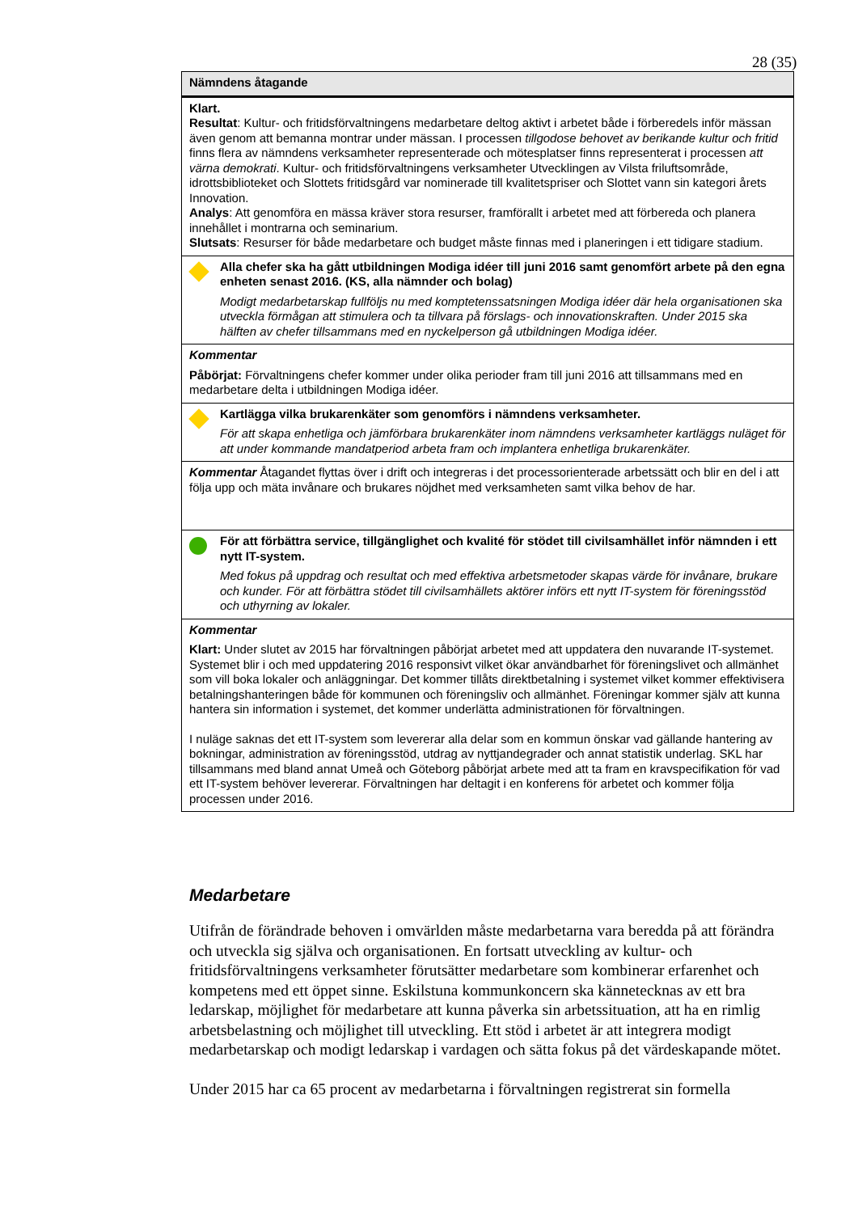28 (35)
| Nämndens åtagande |
| --- |
| Klart. Resultat : Kultur- och fritidsförvaltningens medarbetare deltog aktivt i arbetet både i förberedels inför mässan även genom att bemanna montrar under mässan. I processen tillgodose behovet av berikande kultur och fritid finns flera av nämndens verksamheter representerade och mötesplatser finns representerat i processen att värna demokrati . Kultur- och fritidsförvaltningens verksamheter Utvecklingen av Vilsta friluftsområde, idrottsbiblioteket och Slottets fritidsgård var nominerade till kvalitetspriser och Slottet vann sin kategori årets Innovation. Analys : Att genomföra en mässa kräver stora resurser, framförallt i arbetet med att förbereda och planera innehållet i montrarna och seminarium. Slutsats : Resurser för både medarbetare och budget måste finnas med i planeringen i ett tidigare stadium. |
| Alla chefer ska ha gått utbildningen Modiga idéer till juni 2016 samt genomfört arbete på den egna enheten senast 2016. (KS, alla nämnder och bolag) Modigt medarbetarskap fullföljs nu med komptetenssatsningen Modiga idéer där hela organisationen ska utveckla förmågan att stimulera och ta tillvara på förslags- och innovationskraften. Under 2015 ska hälften av chefer tillsammans med en nyckelperson gå utbildningen Modiga idéer. |
| Kommentar Påbörjat: Förvaltningens chefer kommer under olika perioder fram till juni 2016 att tillsammans med en medarbetare delta i utbildningen Modiga idéer. |
| Kartlägga vilka brukarenkäter som genomförs i nämndens verksamheter. För att skapa enhetliga och jämförbara brukarenkäter inom nämndens verksamheter kartläggs nuläget för att under kommande mandatperiod arbeta fram och implantera enhetliga brukarenkäter. |
| Kommentar Åtagandet flyttas över i drift och integreras i det processorienterade arbetssätt och blir en del i att följa upp och mäta invånare och brukares nöjdhet med verksamheten samt vilka behov de har. |
| För att förbättra service, tillgänglighet och kvalité för stödet till civilsamhället inför nämnden i ett nytt IT-system. Med fokus på uppdrag och resultat och med effektiva arbetsmetoder skapas värde för invånare, brukare och kunder. För att förbättra stödet till civilsamhällets aktörer införs ett nytt IT-system för föreningsstöd och uthyrning av lokaler. |
| Kommentar Klart: Under slutet av 2015 har förvaltningen påbörjat arbetet med att uppdatera den nuvarande IT-systemet. Systemet blir i och med uppdatering 2016 responsivt vilket ökar användbarhet för föreningslivet och allmänhet som vill boka lokaler och anläggningar. Det kommer tillåts direktbetalning i systemet vilket kommer effektivisera betalningshanteringen både för kommunen och föreningsliv och allmänhet. Föreningar kommer själv att kunna hantera sin information i systemet, det kommer underlätta administrationen för förvaltningen. I nuläge saknas det ett IT-system som levererar alla delar som en kommun önskar vad gällande hantering av bokningar, administration av föreningsstöd, utdrag av nyttjandegrader och annat statistik underlag. SKL har tillsammans med bland annat Umeå och Göteborg påbörjat arbete med att ta fram en kravspecifikation för vad ett IT-system behöver levererar. Förvaltningen har deltagit i en konferens för arbetet och kommer följa processen under 2016. |
Medarbetare
Utifrån de förändrade behoven i omvärlden måste medarbetarna vara beredda på att förändra och utveckla sig själva och organisationen. En fortsatt utveckling av kultur- och fritidsförvaltningens verksamheter förutsätter medarbetare som kombinerar erfarenhet och kompetens med ett öppet sinne. Eskilstuna kommunkoncern ska kännetecknas av ett bra ledarskap, möjlighet för medarbetare att kunna påverka sin arbetssituation, att ha en rimlig arbetsbelastning och möjlighet till utveckling. Ett stöd i arbetet är att integrera modigt medarbetarskap och modigt ledarskap i vardagen och sätta fokus på det värdeskapande mötet.
Under 2015 har ca 65 procent av medarbetarna i förvaltningen registrerat sin formella